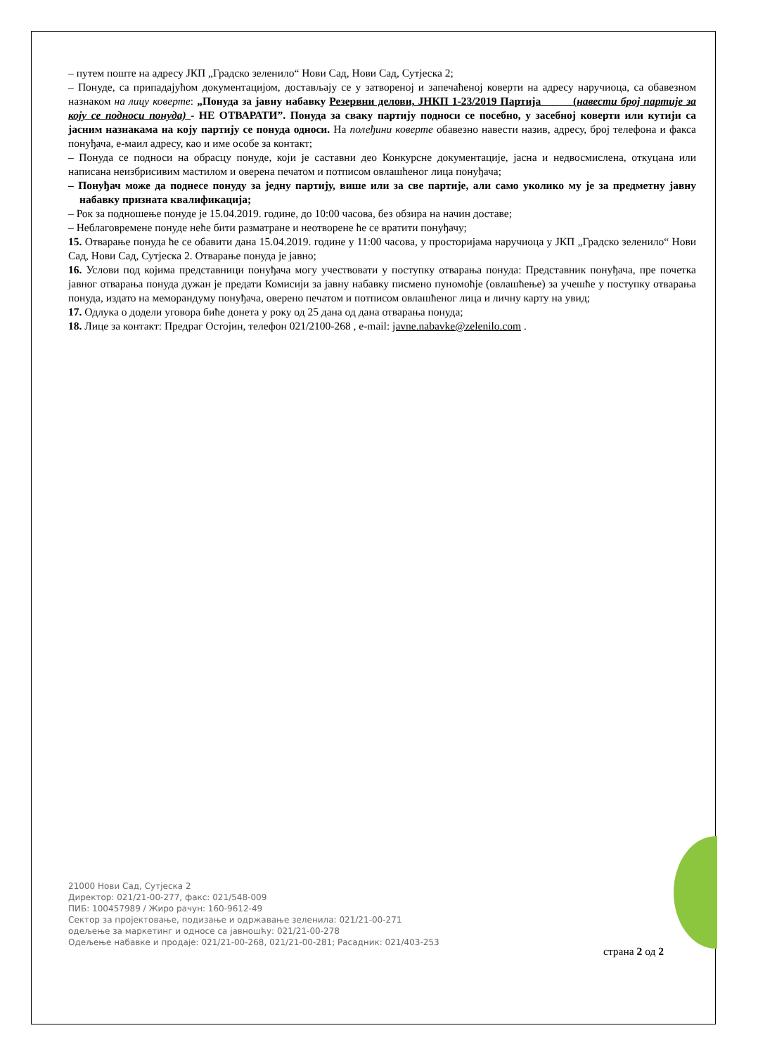– путем поште на адресу ЈКП „Градско зеленило“ Нови Сад, Нови Сад, Сутјеска 2;
– Понуде, са припадајућом документацијом, достављају се у затвореној и запечаћеној коверти на адресу наручиоца, са обавезном назнаком на лицу коверте: „Понуда за јавну набавку Резервни делови, ЈНКП 1-23/2019 Партија (навести број партије за коју се подноси понуда) - НЕ ОТВАРАТИ”. Понуда за сваку партију подноси се посебно, у засебној коверти или кутији са јасним назнакама на коју партију се понуда односи. На полеђини коверте обавезно навести назив, адресу, број телефона и факса понуђача, е-маил адресу, као и име особе за контакт;
– Понуда се подноси на обрасцу понуде, који је саставни део Конкурсне документације, јасна и недвосмислена, откуцана или написана неизбрисивим мастилом и оверена печатом и потписом овлашћеног лица понуђача;
– Понуђач може да поднесе понуду за једну партију, више или за све партије, али само уколико му је за предметну јавну набавку призната квалификација;
– Рок за подношење понуде је 15.04.2019. године, до 10:00 часова, без обзира на начин доставе;
– Неблаговремене понуде неће бити разматране и неотворене ће се вратити понуђачу;
15. Отварање понуда ће се обавити дана 15.04.2019. године у 11:00 часова, у просторијама наручиоца у ЈКП „Градско зеленило“ Нови Сад, Нови Сад, Сутјеска 2. Отварање понуда је јавно;
16. Услови под којима представници понуђача могу учествовати у поступку отварања понуда: Представник понуђача, пре почетка јавног отварања понуда дужан је предати Комисији за јавну набавку писмено пуномоћје (овлашћење) за учешће у поступку отварања понуда, издато на меморандуму понуђача, оверено печатом и потписом овлашћеног лица и личну карту на увид;
17. Одлука о додели уговора биће донета у року од 25 дана од дана отварања понуда;
18. Лице за контакт: Предраг Остојин, телефон 021/2100-268 , e-mail: javne.nabavke@zelenilo.com .
21000 Нови Сад, Сутјеска 2
Директор: 021/21-00-277, факс: 021/548-009
ПИБ: 100457989 / Жиро рачун: 160-9612-49
Сектор за пројектовање, подизање и одржавање зеленила: 021/21-00-271
одељење за маркетинг и односе са јавношћу: 021/21-00-278
Одељење набавке и продаје: 021/21-00-268, 021/21-00-281; Расадник: 021/403-253
страна 2 од 2